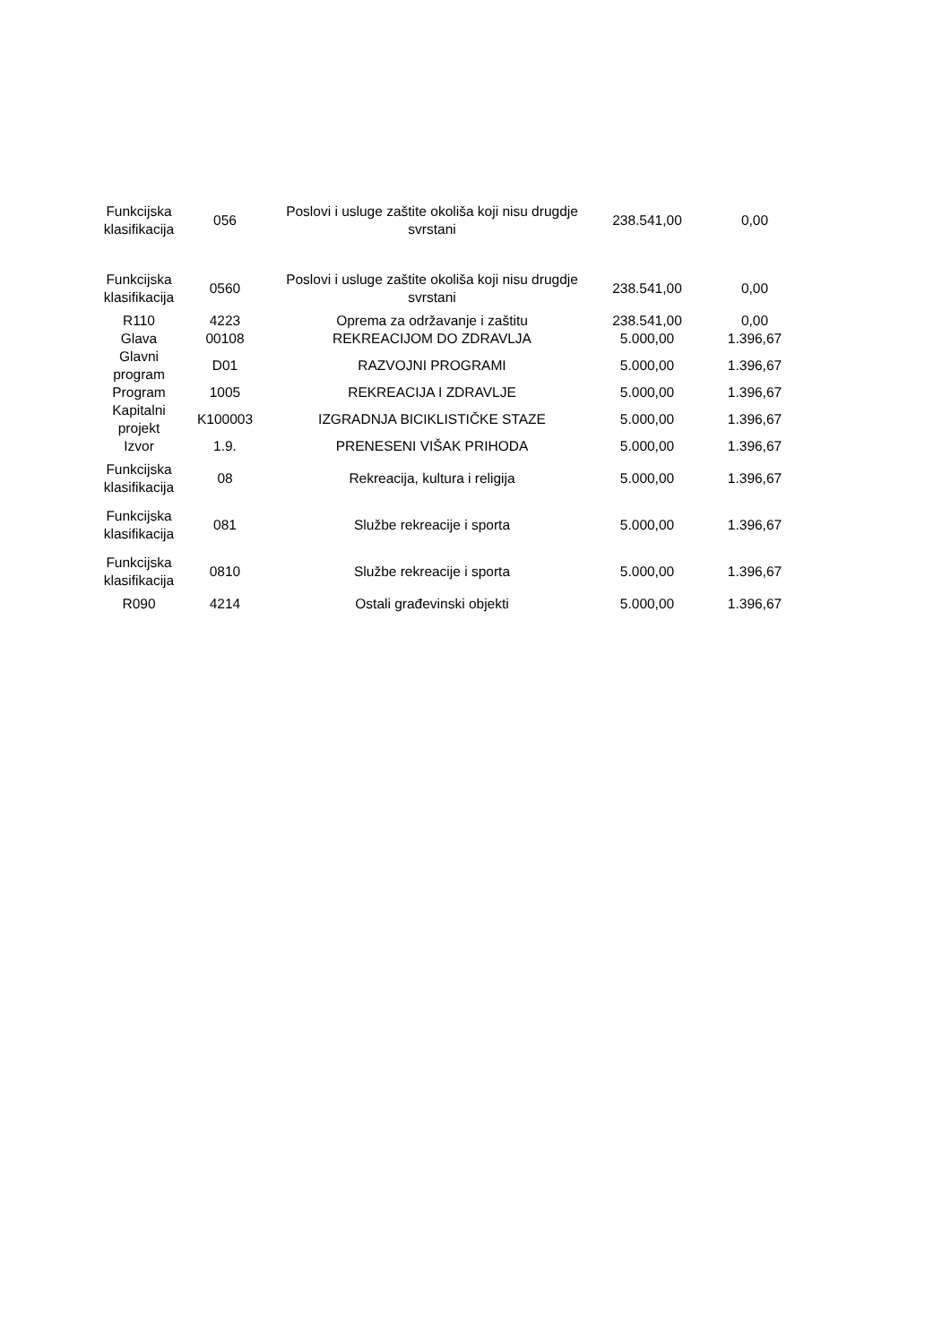| Funkcijska klasifikacija | 056 | Poslovi i usluge zaštite okoliša koji nisu drugdje svrstani | 238.541,00 | 0,00 |
| Funkcijska klasifikacija | 0560 | Poslovi i usluge zaštite okoliša koji nisu drugdje svrstani | 238.541,00 | 0,00 |
| R110 | 4223 | Oprema za održavanje i zaštitu | 238.541,00 | 0,00 |
| Glava | 00108 | REKREACIJOM DO ZDRAVLJA | 5.000,00 | 1.396,67 |
| Glavni program | D01 | RAZVOJNI PROGRAMI | 5.000,00 | 1.396,67 |
| Program | 1005 | REKREACIJA I ZDRAVLJE | 5.000,00 | 1.396,67 |
| Kapitalni projekt | K100003 | IZGRADNJA BICIKLISTIČKE STAZE | 5.000,00 | 1.396,67 |
| Izvor | 1.9. | PRENESENI VIŠAK PRIHODA | 5.000,00 | 1.396,67 |
| Funkcijska klasifikacija | 08 | Rekreacija, kultura i religija | 5.000,00 | 1.396,67 |
| Funkcijska klasifikacija | 081 | Službe rekreacije i sporta | 5.000,00 | 1.396,67 |
| Funkcijska klasifikacija | 0810 | Službe rekreacije i sporta | 5.000,00 | 1.396,67 |
| R090 | 4214 | Ostali građevinski objekti | 5.000,00 | 1.396,67 |